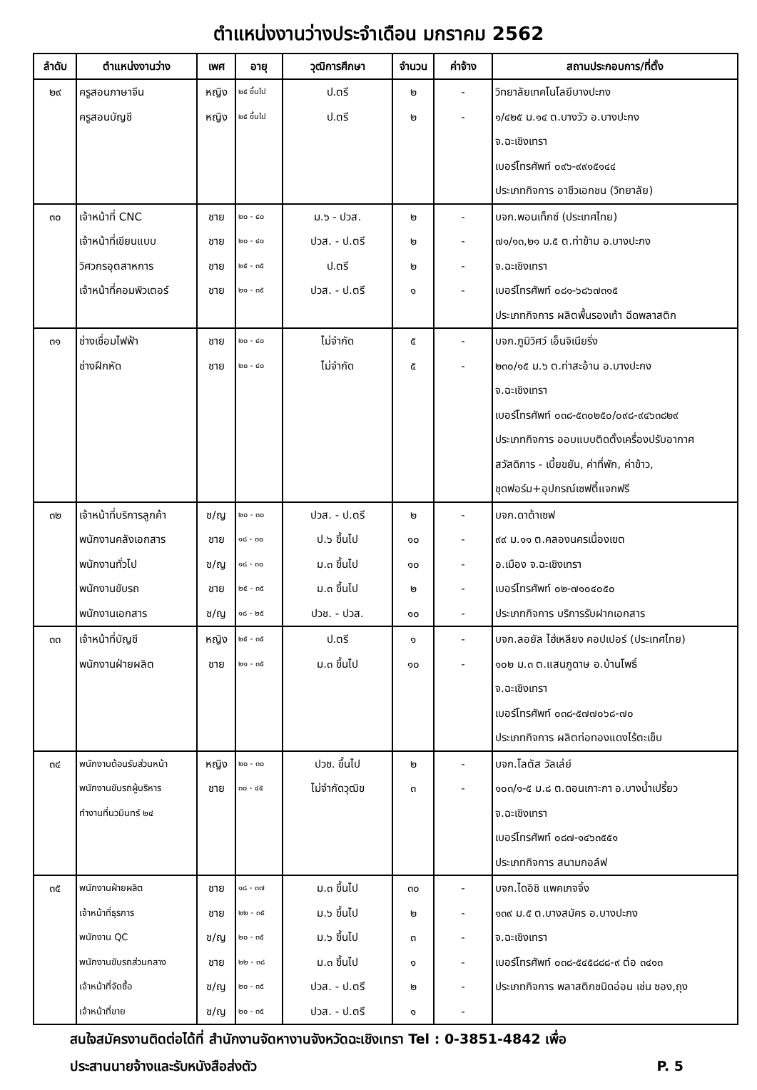ตำแหน่งงานว่างประจำเดือน มกราคม 2562
| ลำดับ | ตำแหน่งงานว่าง | เพศ | อายุ | วุฒิการศึกษา | จำนวน | ค่าจ้าง | สถานประกอบการ/ที่ตั้ง |
| --- | --- | --- | --- | --- | --- | --- | --- |
| ๒๙ | ครูสอนภาษาจีน ครูสอนบัญชี | หญิง หญิง | ๒๕ ขึ้นไป ๒๕ ขึ้นไป | ป.ตรี ป.ตรี | ๒ ๒ | - - | วิทยาลัยเทคโนโลยีบางปะกง ๑/๔๒๕ ม.๑๔ ต.บางวัว อ.บางปะกง จ.ฉะเชิงเทรา เบอร์โทรศัพท์ ๐๙๖-๙๙๑๕๑๔๔ ประเภทกิจการ อาชีวเอกชน (วิทยาลัย) |
| ๓๐ | เจ้าหน้าที่ CNC เจ้าหน้าที่เขียนแบบ วิศวกรอุตสาหการ เจ้าหน้าที่คอมพิวเตอร์ | ชาย ชาย ชาย ชาย | ๒๐ - ๔๐ ๒๐ - ๔๐ ๒๕ - ๓๕ ๒๑ - ๓๕ | ม.๖ - ปวส. ปวส. - ป.ตรี ป.ตรี ปวส. - ป.ตรี | ๒ ๒ ๒ ๑ | - - - - | บจก.พอนเท็กซ์ (ประเทศไทย) ๗๑/๑๓,๒๑ ม.๕ ต.ท่าข้าม อ.บางปะกง จ.ฉะเชิงเทรา เบอร์โทรศัพท์ ๐๘๑-๖๘๖๗๓๑๕ ประเภทกิจการ ผลิตพื้นรองเท้า ฉีดพลาสติก |
| ๓๑ | ช่างเชื่อมไฟฟ้า ช่างฝึกหัด | ชาย ชาย | ๒๐ - ๔๐ ๒๐ - ๔๐ | ไม่จำกัด ไม่จำกัด | ๕ ๕ | - - | บจก.ภูมิวิศว์ เอ็นจิเนียริ่ง ๒๓๐/๑๕ ม.๖ ต.ท่าสะอ้าน อ.บางปะกง จ.ฉะเชิงเทรา เบอร์โทรศัพท์ ๐๓๘-๕๓๐๒๕๐/๐๙๘-๙๔๖๓๘๒๙ ประเภทกิจการ ออบแบบติดตั้งเครื่องปรับอากาศ สวัสดิการ - เบี้ยขยัน, ค่าที่พัก, ค่าข้าว, ชุดฟอร์ม+อุปกรณ์เซฟตี้แจกฟรี |
| ๓๒ | เจ้าหน้าที่บริการลูกค้า พนักงานคลังเอกสาร พนักงานทั่วไป พนักงานขับรถ พนักงานเอกสาร | ช/ญ ชาย ช/ญ ชาย ช/ญ | ๒๐ - ๓๐ ๑๘ - ๓๐ ๑๘ - ๓๐ ๒๕ - ๓๕ ๑๘ - ๒๕ | ปวส. - ป.ตรี ป.๖ ขึ้นไป ม.๓ ขึ้นไป ม.๓ ขึ้นไป ปวช. - ปวส. | ๒ ๑๐ ๑๐ ๒ ๑๐ | - - - - - | บจก.ดาต้าเซฟ ๙๙ ม.๑๑ ต.คลองนครเนื่องเขต อ.เมือง จ.ฉะเชิงเทรา เบอร์โทรศัพท์ ๐๒-๗๑๐๔๐๕๐ ประเภทกิจการ บริการรับฝากเอกสาร |
| ๓๓ | เจ้าหน้าที่บัญชี พนักงานฝ่ายผลิต | หญิง ชาย | ๒๕ - ๓๕ ๒๑ - ๓๕ | ป.ตรี ม.๓ ขึ้นไป | ๑ ๑๐ | - - | บจก.ลอยัล ไฮ่เหลียง คอปเปอร์ (ประเทศไทย) ๑๐๒ ม.๓ ต.แสนภูดาษ อ.บ้านโพธิ์ จ.ฉะเชิงเทรา เบอร์โทรศัพท์ ๐๓๘-๕๗๗๐๖๘-๗๐ ประเภทกิจการ ผลิตท่อทองแดงไร้ตะเข็บ |
| ๓๔ | พนักงานต้อนรับส่วนหน้า พนักงานขับรถผู้บริหาร ทำงานที่นวมินทร์ ๒๔ | หญิง ชาย | ๒๐ - ๓๐ ๓๐ - ๔๕ | ปวช. ขึ้นไป ไม่จำกัดวุฒิข | ๒ ๓ | - - | บจก.โลตัส วัลเล่ย์ ๑๐๓/๑-๕ ม.๘ ต.ดอนเกาะกา อ.บางน้ำเปรี้ยว จ.ฉะเชิงเทรา เบอร์โทรศัพท์ ๐๘๗-๑๔๖๓๕๕๑ ประเภทกิจการ สนามกอล์ฟ |
| ๓๕ | พนักงานฝ่ายผลิต เจ้าหน้าที่ธุรการ พนักงาน QC พนักงานขับรถส่วนกลาง เจ้าหน้าที่จัดซื้อ เจ้าหน้าที่ขาย | ชาย ชาย ช/ญ ชาย ช/ญ ช/ญ | ๑๘ - ๓๗ ๒๒ - ๓๕ ๒๐ - ๓๕ ๒๒ - ๓๘ ๒๐ - ๓๕ ๒๐ - ๓๕ | ม.๓ ขึ้นไป ม.๖ ขึ้นไป ม.๖ ขึ้นไป ม.๓ ขึ้นไป ปวส. - ป.ตรี ปวส. - ป.ตรี | ๓๐ ๒ ๓ ๑ ๒ ๑ | - - - - - - | บจก.ไดอิชิ แพคเกจจิ้ง ๑๓๙ ม.๕ ต.บางสมัคร อ.บางปะกง จ.ฉะเชิงเทรา เบอร์โทรศัพท์ ๐๓๘-๕๔๕๘๘๘-๙ ต่อ ๓๔๑๓ ประเภทกิจการ พลาสติกชนิดอ่อน เช่น ซอง,ถุง |
สนใจสมัครงานติดต่อได้ที่ สำนักงานจัดหางานจังหวัดฉะเชิงเทรา Tel : 0-3851-4842 เพื่อ
ประสานนายจ้างและรับหนังสือส่งตัว P. 5